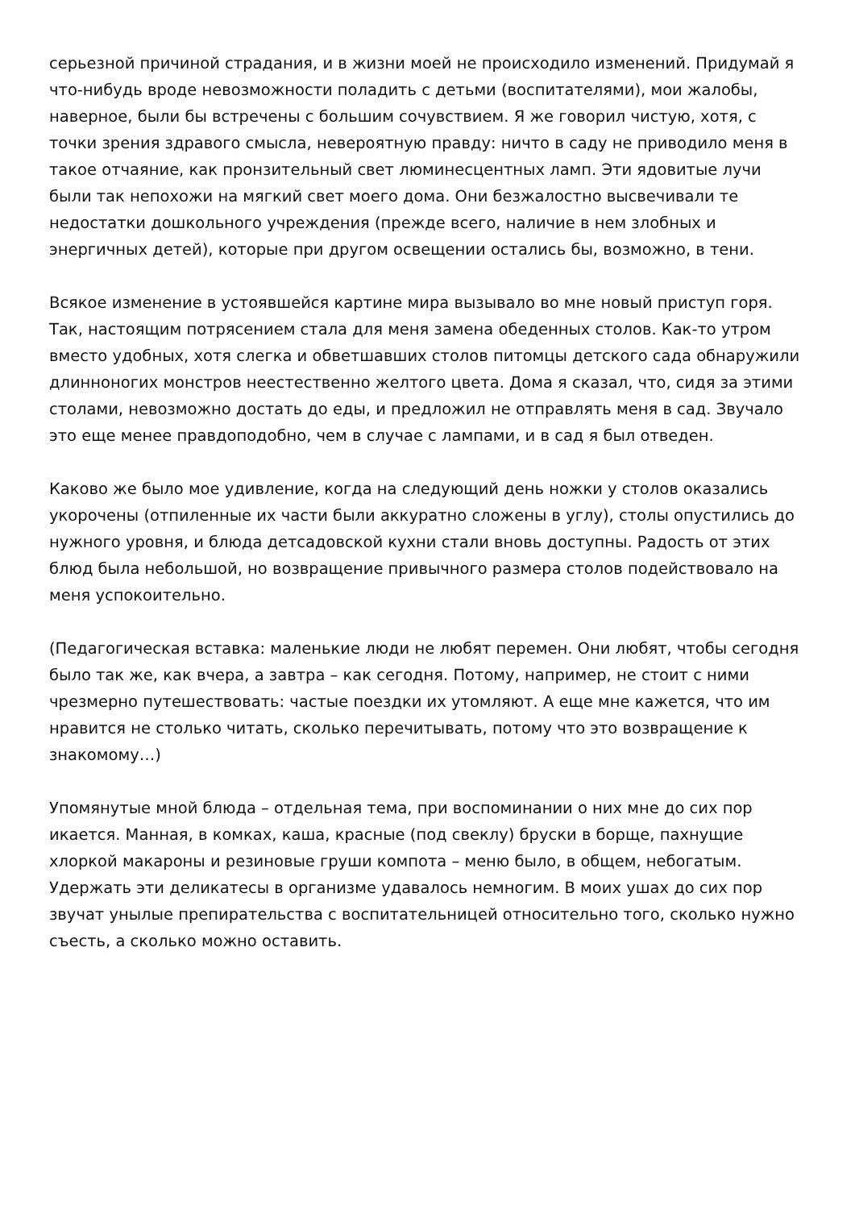серьезной причиной страдания, и в жизни моей не происходило изменений. Придумай я что-нибудь вроде невозможности поладить с детьми (воспитателями), мои жалобы, наверное, были бы встречены с большим сочувствием. Я же говорил чистую, хотя, с точки зрения здравого смысла, невероятную правду: ничто в саду не приводило меня в такое отчаяние, как пронзительный свет люминесцентных ламп. Эти ядовитые лучи были так непохожи на мягкий свет моего дома. Они безжалостно высвечивали те недостатки дошкольного учреждения (прежде всего, наличие в нем злобных и энергичных детей), которые при другом освещении остались бы, возможно, в тени.
Всякое изменение в устоявшейся картине мира вызывало во мне новый приступ горя. Так, настоящим потрясением стала для меня замена обеденных столов. Как-то утром вместо удобных, хотя слегка и обветшавших столов питомцы детского сада обнаружили длинноногих монстров неестественно желтого цвета. Дома я сказал, что, сидя за этими столами, невозможно достать до еды, и предложил не отправлять меня в сад. Звучало это еще менее правдоподобно, чем в случае с лампами, и в сад я был отведен.
Каково же было мое удивление, когда на следующий день ножки у столов оказались укорочены (отпиленные их части были аккуратно сложены в углу), столы опустились до нужного уровня, и блюда детсадовской кухни стали вновь доступны. Радость от этих блюд была небольшой, но возвращение привычного размера столов подействовало на меня успокоительно.
(Педагогическая вставка: маленькие люди не любят перемен. Они любят, чтобы сегодня было так же, как вчера, а завтра – как сегодня. Потому, например, не стоит с ними чрезмерно путешествовать: частые поездки их утомляют. А еще мне кажется, что им нравится не столько читать, сколько перечитывать, потому что это возвращение к знакомому…)
Упомянутые мной блюда – отдельная тема, при воспоминании о них мне до сих пор икается. Манная, в комках, каша, красные (под свеклу) бруски в борще, пахнущие хлоркой макароны и резиновые груши компота – меню было, в общем, небогатым. Удержать эти деликатесы в организме удавалось немногим. В моих ушах до сих пор звучат унылые препирательства с воспитательницей относительно того, сколько нужно съесть, а сколько можно оставить.